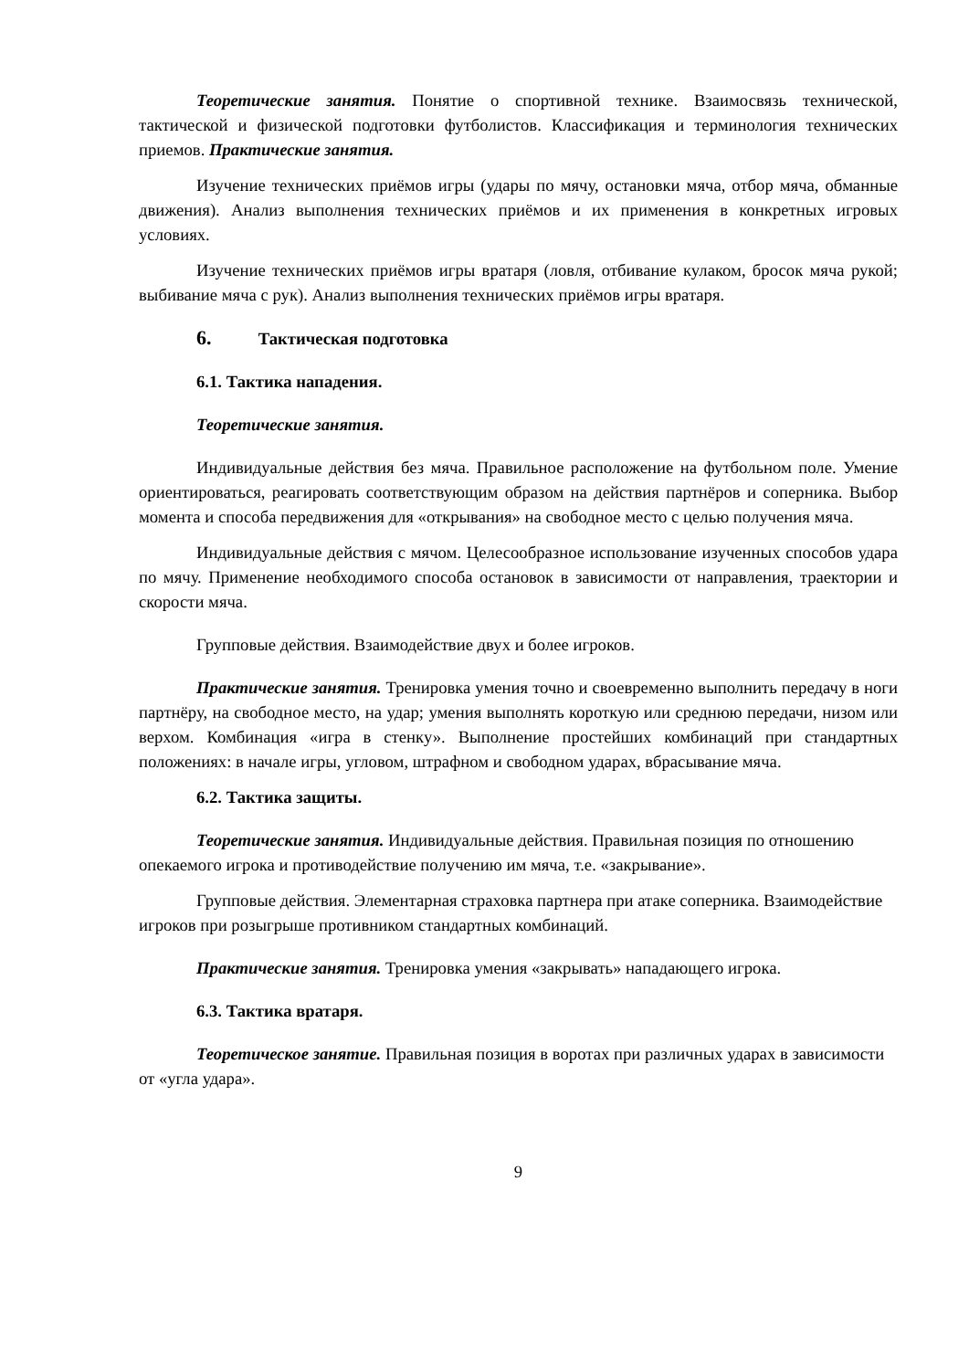Теоретические занятия. Понятие о спортивной технике. Взаимосвязь технической, тактической и физической подготовки футболистов. Классификация и терминология технических приемов. Практические занятия.
Изучение технических приёмов игры (удары по мячу, остановки мяча, отбор мяча, обманные движения). Анализ выполнения технических приёмов и их применения в конкретных игровых условиях.
Изучение технических приёмов игры вратаря (ловля, отбивание кулаком, бросок мяча рукой; выбивание мяча с рук). Анализ выполнения технических приёмов игры вратаря.
6. Тактическая подготовка
6.1. Тактика нападения.
Теоретические занятия.
Индивидуальные действия без мяча. Правильное расположение на футбольном поле. Умение ориентироваться, реагировать соответствующим образом на действия партнёров и соперника. Выбор момента и способа передвижения для «открывания» на свободное место с целью получения мяча.
Индивидуальные действия с мячом. Целесообразное использование изученных способов удара по мячу. Применение необходимого способа остановок в зависимости от направления, траектории и скорости мяча.
Групповые действия. Взаимодействие двух и более игроков.
Практические занятия. Тренировка умения точно и своевременно выполнить передачу в ноги партнёру, на свободное место, на удар; умения выполнять короткую или среднюю передачи, низом или верхом. Комбинация «игра в стенку». Выполнение простейших комбинаций при стандартных положениях: в начале игры, угловом, штрафном и свободном ударах, вбрасывание мяча.
6.2. Тактика защиты.
Теоретические занятия. Индивидуальные действия. Правильная позиция по отношению опекаемого игрока и противодействие получению им мяча, т.е. «закрывание».
Групповые действия. Элементарная страховка партнера при атаке соперника. Взаимодействие игроков при розыгрыше противником стандартных комбинаций.
Практические занятия. Тренировка умения «закрывать» нападающего игрока.
6.3. Тактика вратаря.
Теоретическое занятие. Правильная позиция в воротах при различных ударах в зависимости от «угла удара».
9